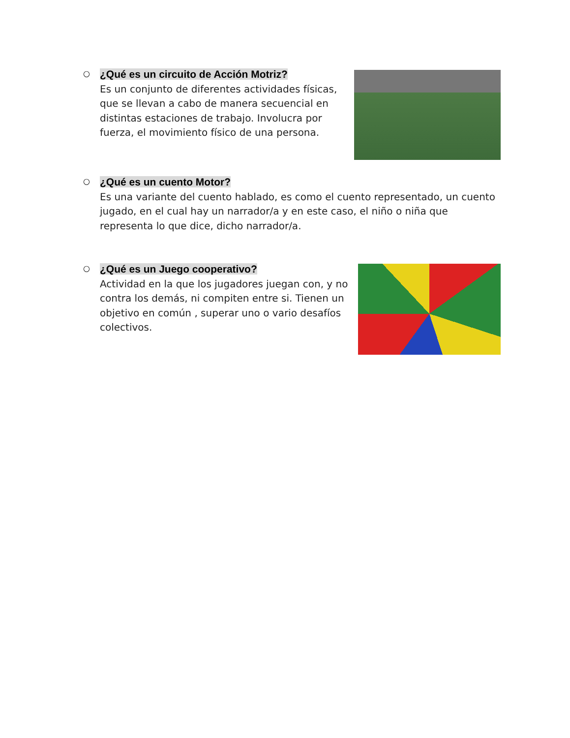○
¿Qué es un circuito de Acción Motriz?
Es un conjunto de diferentes actividades físicas, que se llevan a cabo de manera secuencial en distintas estaciones de trabajo. Involucra por fuerza, el movimiento físico de una persona.
○
¿Qué es un cuento Motor?
Es una variante del cuento hablado, es como el cuento representado, un cuento jugado, en el cual hay un narrador/a y en este caso, el niño o niña que representa lo que dice, dicho narrador/a.
○
¿Qué es un Juego cooperativo?
Actividad en la que los jugadores juegan con, y no contra los demás, ni compiten entre si. Tienen un objetivo en común , superar uno o vario desafíos colectivos.